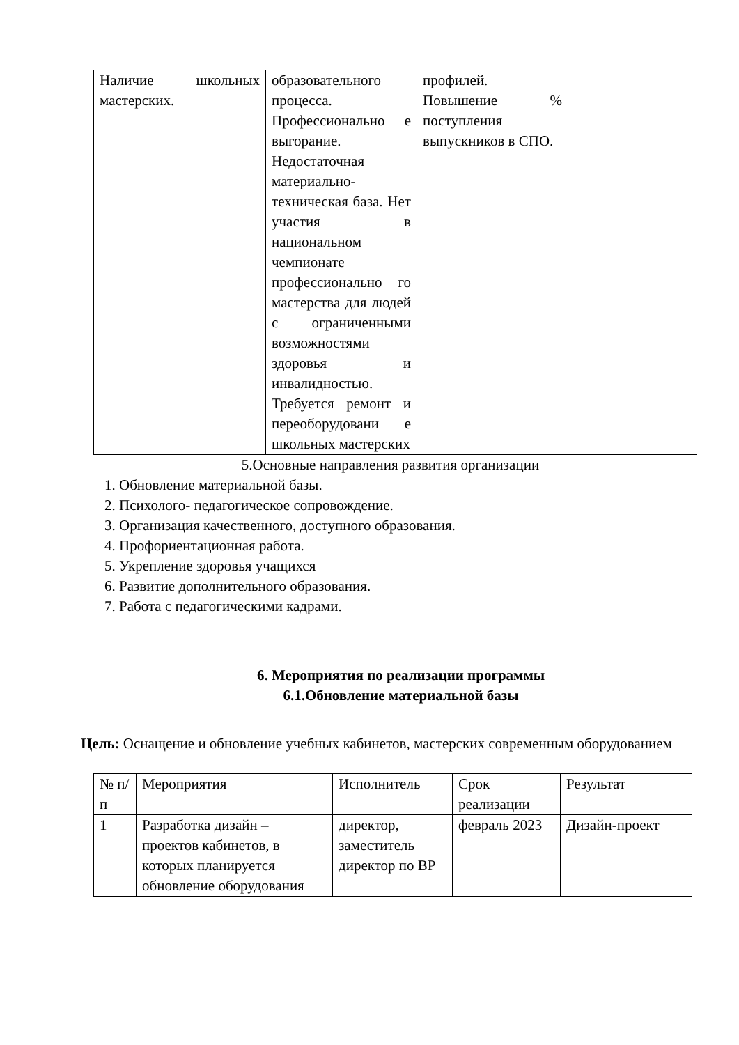| Наличие школьных мастерских. | образовательного процесса. Профессионально е выгорание. Недостаточная материально-техническая база. Нет участия в национальном чемпионате профессионально го мастерства для людей с ограниченными возможностями здоровья и инвалидностью. Требуется ремонт и переоборудовани е школьных мастерских | профилей. Повышение % поступления выпускников в СПО. | |
5.Основные направления развития организации
1. Обновление материальной базы.
2. Психолого- педагогическое сопровождение.
3. Организация качественного, доступного образования.
4. Профориентационная работа.
5. Укрепление здоровья учащихся
6. Развитие дополнительного образования.
7. Работа с педагогическими кадрами.
6. Мероприятия по реализации программы
6.1.Обновление материальной базы
Цель: Оснащение и обновление учебных кабинетов, мастерских современным оборудованием
| № п/п | Мероприятия | Исполнитель | Срок реализации | Результат |
| --- | --- | --- | --- | --- |
| 1 | Разработка дизайн – проектов кабинетов, в которых планируется обновление оборудования | директор, заместитель директор по ВР | февраль 2023 | Дизайн-проект |